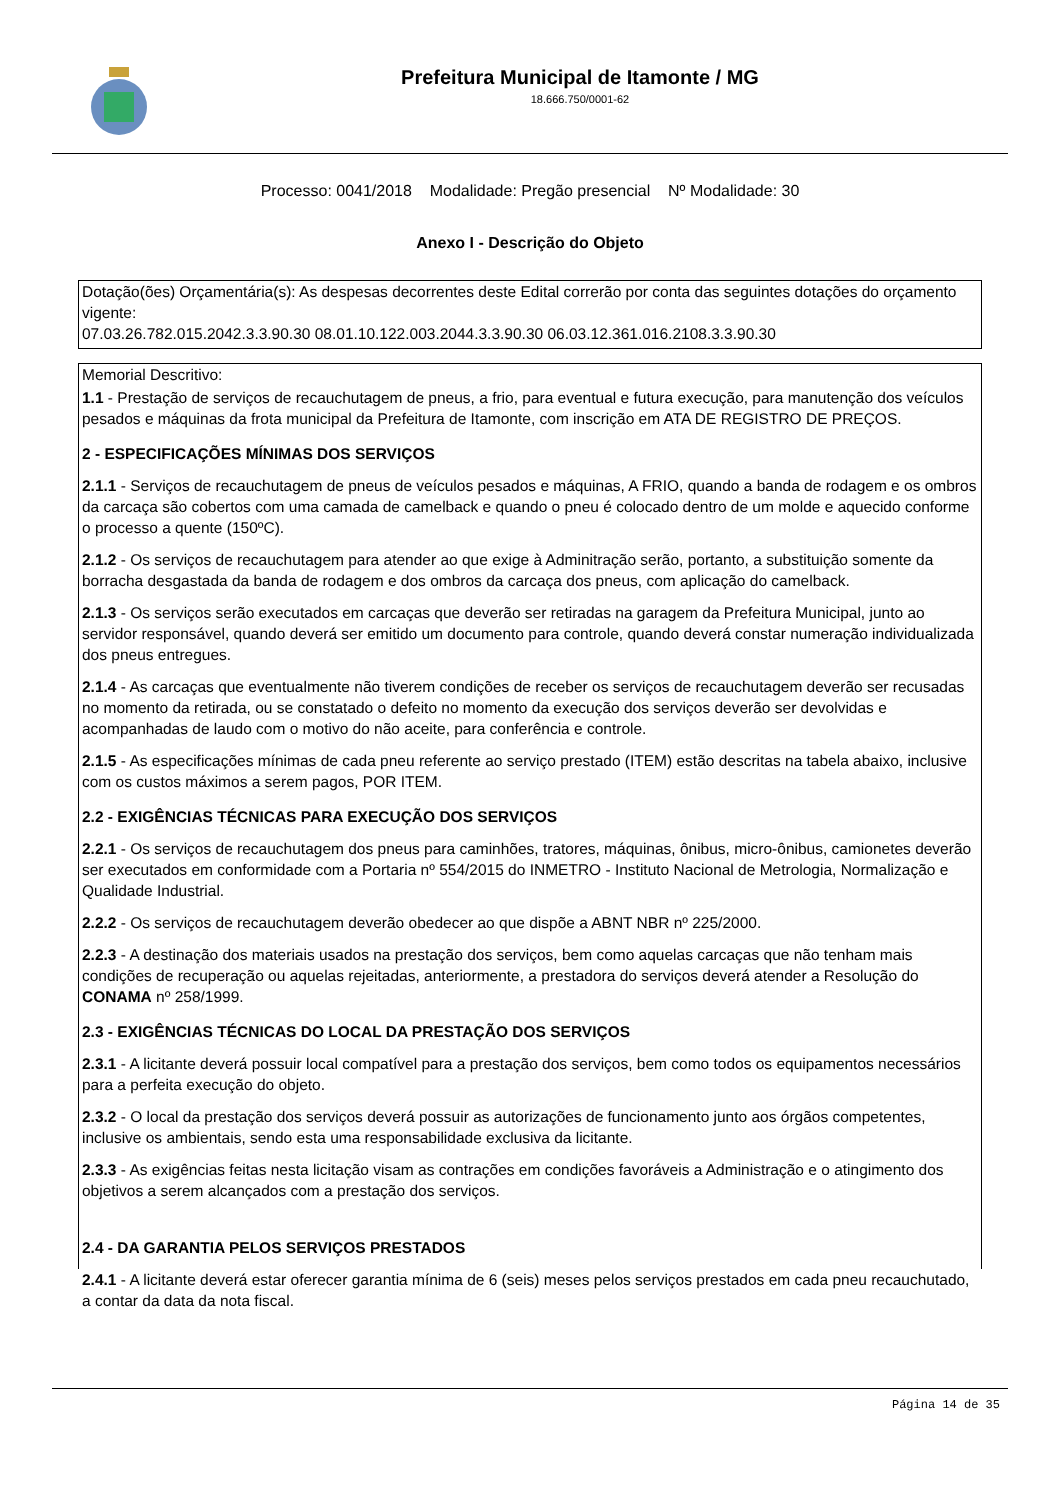Prefeitura Municipal de Itamonte / MG
18.666.750/0001-62
Processo: 0041/2018 Modalidade: Pregão presencial Nº Modalidade: 30
Anexo I - Descrição do Objeto
Dotação(ões) Orçamentária(s): As despesas decorrentes deste Edital correrão por conta das seguintes dotações do orçamento vigente:
07.03.26.782.015.2042.3.3.90.30 08.01.10.122.003.2044.3.3.90.30 06.03.12.361.016.2108.3.3.90.30
Memorial Descritivo:
1.1 - Prestação de serviços de recauchutagem de pneus, a frio, para eventual e futura execução, para manutenção dos veículos pesados e máquinas da frota municipal da Prefeitura de Itamonte, com inscrição em ATA DE REGISTRO DE PREÇOS.
2 - ESPECIFICAÇÕES MÍNIMAS DOS SERVIÇOS
2.1.1 - Serviços de recauchutagem de pneus de veículos pesados e máquinas, A FRIO, quando a banda de rodagem e os ombros da carcaça são cobertos com uma camada de camelback e quando o pneu é colocado dentro de um molde e aquecido conforme o processo a quente (150ºC).
2.1.2 - Os serviços de recauchutagem para atender ao que exige à Adminitração serão, portanto, a substituição somente da borracha desgastada da banda de rodagem e dos ombros da carcaça dos pneus, com aplicação do camelback.
2.1.3 - Os serviços serão executados em carcaças que deverão ser retiradas na garagem da Prefeitura Municipal, junto ao servidor responsável, quando deverá ser emitido um documento para controle, quando deverá constar numeração individualizada dos pneus entregues.
2.1.4 - As carcaças que eventualmente não tiverem condições de receber os serviços de recauchutagem deverão ser recusadas no momento da retirada, ou se constatado o defeito no momento da execução dos serviços deverão ser devolvidas e acompanhadas de laudo com o motivo do não aceite, para conferência e controle.
2.1.5 - As especificações mínimas de cada pneu referente ao serviço prestado (ITEM) estão descritas na tabela abaixo, inclusive com os custos máximos a serem pagos, POR ITEM.
2.2 - EXIGÊNCIAS TÉCNICAS PARA EXECUÇÃO DOS SERVIÇOS
2.2.1 - Os serviços de recauchutagem dos pneus para caminhões, tratores, máquinas, ônibus, micro-ônibus, camionetes deverão ser executados em conformidade com a Portaria nº 554/2015 do INMETRO - Instituto Nacional de Metrologia, Normalização e Qualidade Industrial.
2.2.2 - Os serviços de recauchutagem deverão obedecer ao que dispõe a ABNT NBR nº 225/2000.
2.2.3 - A destinação dos materiais usados na prestação dos serviços, bem como aquelas carcaças que não tenham mais condições de recuperação ou aquelas rejeitadas, anteriormente, a prestadora do serviços deverá atender a Resolução do CONAMA nº 258/1999.
2.3 - EXIGÊNCIAS TÉCNICAS DO LOCAL DA PRESTAÇÃO DOS SERVIÇOS
2.3.1 - A licitante deverá possuir local compatível para a prestação dos serviços, bem como todos os equipamentos necessários para a perfeita execução do objeto.
2.3.2 - O local da prestação dos serviços deverá possuir as autorizações de funcionamento junto aos órgãos competentes, inclusive os ambientais, sendo esta uma responsabilidade exclusiva da licitante.
2.3.3 - As exigências feitas nesta licitação visam as contrações em condições favoráveis a Administração e o atingimento dos objetivos a serem alcançados com a prestação dos serviços.
2.4 - DA GARANTIA PELOS SERVIÇOS PRESTADOS
2.4.1 - A licitante deverá estar oferecer garantia mínima de 6 (seis) meses pelos serviços prestados em cada pneu recauchutado, a contar da data da nota fiscal.
Página 14 de 35